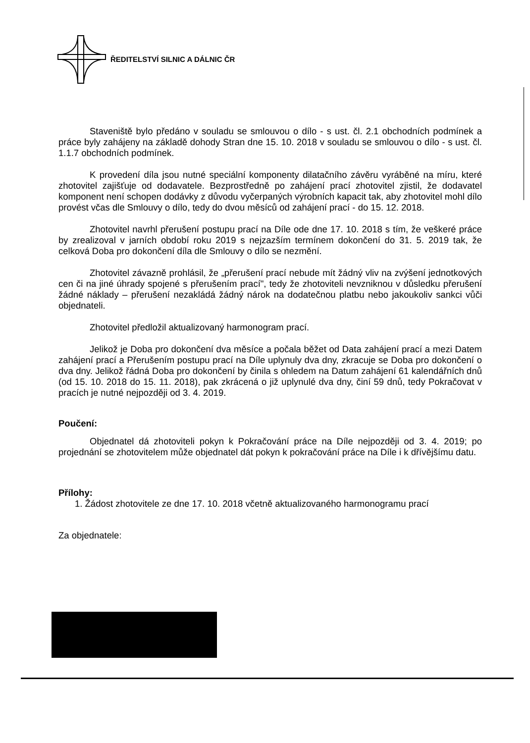ŘEDITELSTVÍ SILNIC A DÁLNIC ČR
Staveniště bylo předáno v souladu se smlouvou o dílo - s ust. čl. 2.1 obchodních podmínek a práce byly zahájeny na základě dohody Stran dne 15. 10. 2018 v souladu se smlouvou o dílo - s ust. čl. 1.1.7 obchodních podmínek.
K provedení díla jsou nutné speciální komponenty dilatačního závěru vyráběné na míru, které zhotovitel zajišťuje od dodavatele. Bezprostředně po zahájení prací zhotovitel zjistil, že dodavatel komponent není schopen dodávky z důvodu vyčerpaných výrobních kapacit tak, aby zhotovitel mohl dílo provést včas dle Smlouvy o dílo, tedy do dvou měsíců od zahájení prací - do 15. 12. 2018.
Zhotovitel navrhl přerušení postupu prací na Díle ode dne 17. 10. 2018 s tím, že veškeré práce by zrealizoval v jarních období roku 2019 s nejzazším termínem dokončení do 31. 5. 2019 tak, že celková Doba pro dokončení díla dle Smlouvy o dílo se nezmění.
Zhotovitel závazně prohlásil, že „přerušení prací nebude mít žádný vliv na zvýšení jednotkových cen či na jiné úhrady spojené s přerušením prací", tedy že zhotoviteli nevzniknou v důsledku přerušení žádné náklady – přerušení nezakládá žádný nárok na dodatečnou platbu nebo jakoukoliv sankci vůči objednateli.
Zhotovitel předložil aktualizovaný harmonogram prací.
Jelikož je Doba pro dokončení dva měsíce a počala běžet od Data zahájení prací a mezi Datem zahájení prací a Přerušením postupu prací na Díle uplynuly dva dny, zkracuje se Doba pro dokončení o dva dny. Jelikož řádná Doba pro dokončení by činila s ohledem na Datum zahájení 61 kalendářních dnů (od 15. 10. 2018 do 15. 11. 2018), pak zkrácená o již uplynulé dva dny, činí 59 dnů, tedy Pokračovat v pracích je nutné nejpozději od 3. 4. 2019.
Poučení:
Objednatel dá zhotoviteli pokyn k Pokračování práce na Díle nejpozději od 3. 4. 2019; po projednání se zhotovitelem může objednatel dát pokyn k pokračování práce na Díle i k dřívějšímu datu.
Přílohy:
1. Žádost zhotovitele ze dne 17. 10. 2018 včetně aktualizovaného harmonogramu prací
Za objednatele: